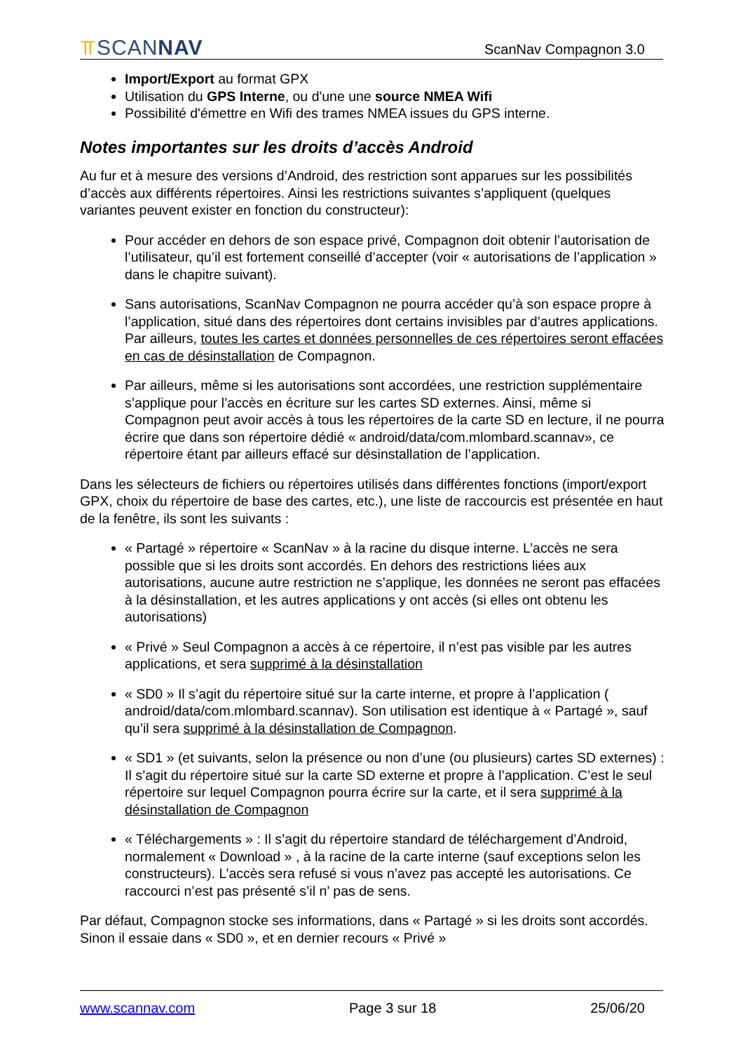⫪SCANNAV
ScanNav Compagnon 3.0
Import/Export au format GPX
Utilisation du GPS Interne, ou d'une une source NMEA Wifi
Possibilité d'émettre en Wifi des trames NMEA issues du GPS interne.
Notes importantes sur les droits d’accès Android
Au fur et à mesure des versions d’Android, des restriction sont apparues sur les possibilités d’accès aux différents répertoires. Ainsi les restrictions suivantes s’appliquent (quelques variantes peuvent exister en fonction du constructeur):
Pour accéder en dehors de son espace privé, Compagnon doit obtenir l’autorisation de l’utilisateur, qu’il est fortement conseillé d’accepter (voir « autorisations de l’application » dans le chapitre suivant).
Sans autorisations, ScanNav Compagnon ne pourra accéder qu’à son espace propre à l’application, situé dans des répertoires dont certains invisibles par d’autres applications. Par ailleurs, toutes les cartes et données personnelles de ces répertoires seront effacées en cas de désinstallation de Compagnon.
Par ailleurs, même si les autorisations sont accordées, une restriction supplémentaire s’applique pour l’accès en écriture sur les cartes SD externes. Ainsi, même si Compagnon peut avoir accès à tous les répertoires de la carte SD en lecture, il ne pourra écrire que dans son répertoire dédié « android/data/com.mlombard.scannav», ce répertoire étant par ailleurs effacé sur désinstallation de l’application.
Dans les sélecteurs de fichiers ou répertoires utilisés dans différentes fonctions (import/export GPX, choix du répertoire de base des cartes, etc.), une liste de raccourcis est présentée en haut de la fenêtre, ils sont les suivants :
« Partagé » répertoire « ScanNav » à la racine du disque interne. L’accès ne sera possible que si les droits sont accordés. En dehors des restrictions liées aux autorisations, aucune autre restriction ne s’applique, les données ne seront pas effacées à la désinstallation, et les autres applications y ont accès (si elles ont obtenu les autorisations)
« Privé » Seul Compagnon a accès à ce répertoire, il n’est pas visible par les autres applications, et sera supprimé à la désinstallation
« SD0 » Il s’agit du répertoire situé sur la carte interne, et propre à l’application ( android/data/com.mlombard.scannav). Son utilisation est identique à « Partagé », sauf qu’il sera supprimé à la désinstallation de Compagnon.
« SD1 » (et suivants, selon la présence ou non d’une (ou plusieurs) cartes SD externes) : Il s’agit du répertoire situé sur la carte SD externe et propre à l’application. C’est le seul répertoire sur lequel Compagnon pourra écrire sur la carte, et il sera supprimé à la désinstallation de Compagnon
« Téléchargements » : Il s’agit du répertoire standard de téléchargement d’Android, normalement « Download » , à la racine de la carte interne (sauf exceptions selon les constructeurs). L’accès sera refusé si vous n’avez pas accepté les autorisations. Ce raccourci n’est pas présenté s’il n’ pas de sens.
Par défaut, Compagnon stocke ses informations, dans « Partagé » si les droits sont accordés. Sinon il essaie dans « SD0 », et en dernier recours « Privé »
www.scannav.com Page 3 sur 18 25/06/20